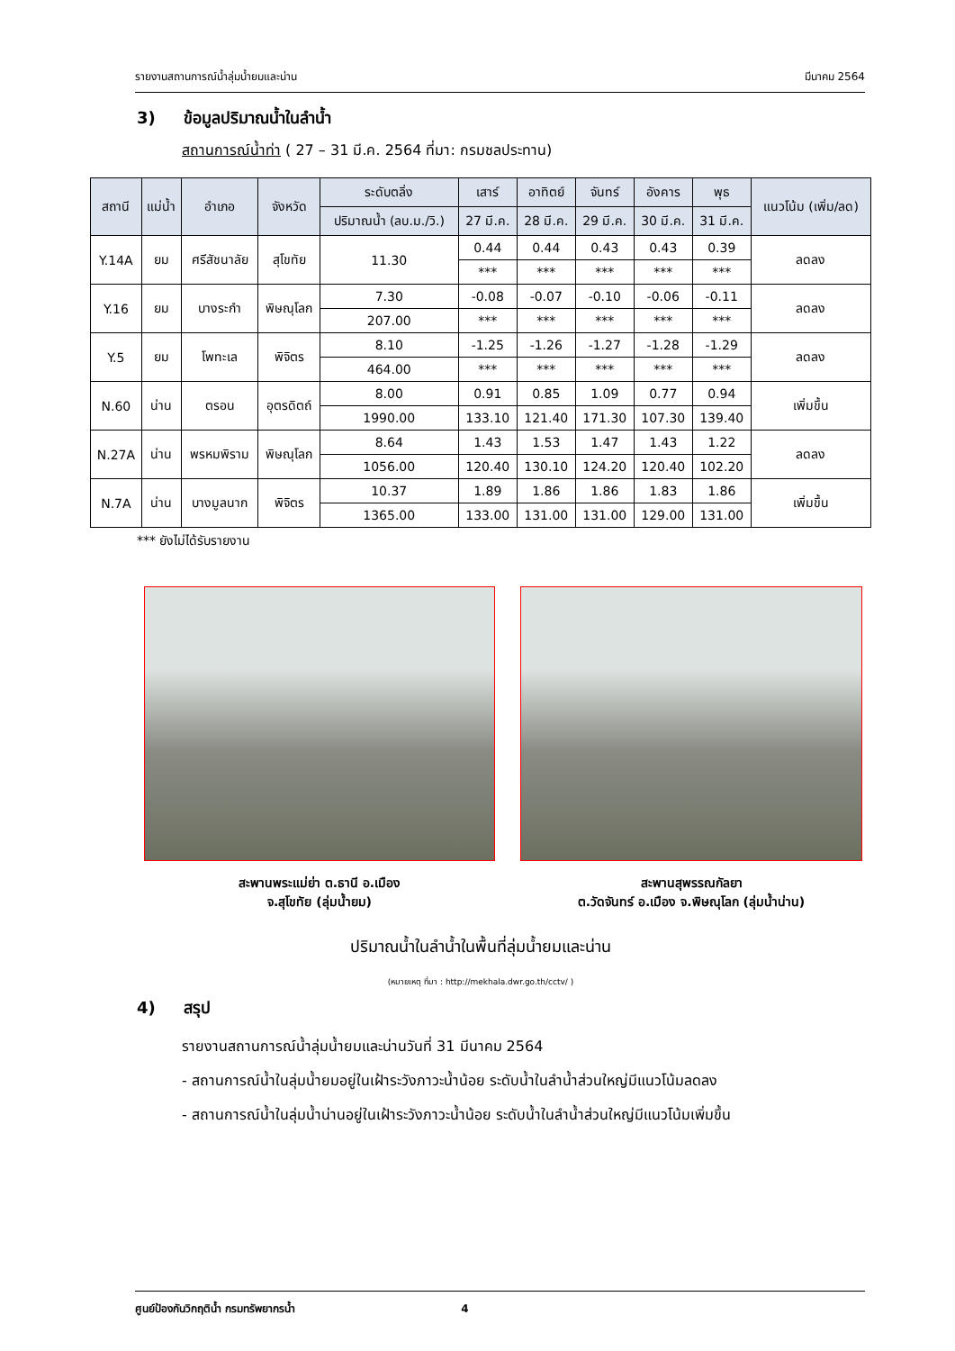รายงานสถานการณ์น้ำลุ่มน้ำยมและน่าน มีนาคม 2564
3) ข้อมูลปริมาณน้ำในลำน้ำ
สถานการณ์น้ำท่า ( 27 – 31 มี.ค. 2564 ที่มา: กรมชลประทาน)
| สถานี | แม่น้ำ | อำเภอ | จังหวัด | ระดับตลิ่ง | เสาร์ | อาทิตย์ | จันทร์ | อังคาร | พุธ | แนวโน้ม (เพิ่ม/ลด) |
| --- | --- | --- | --- | --- | --- | --- | --- | --- | --- | --- |
| | | | | ปริมาณน้ำ (ลบ.ม./วิ.) | 27 มี.ค. | 28 มี.ค. | 29 มี.ค. | 30 มี.ค. | 31 มี.ค. | |
| Y.14A | ยม | ศรีสัชนาลัย | สุโขทัย | 11.30 | 0.44 | 0.44 | 0.43 | 0.43 | 0.39 | ลดลง |
| | | | | | *** | *** | *** | *** | *** | |
| Y.16 | ยม | บางระกำ | พิษณุโลก | 7.30 | -0.08 | -0.07 | -0.10 | -0.06 | -0.11 | ลดลง |
| | | | | 207.00 | *** | *** | *** | *** | *** | |
| Y.5 | ยม | โพทะเล | พิจิตร | 8.10 | -1.25 | -1.26 | -1.27 | -1.28 | -1.29 | ลดลง |
| | | | | 464.00 | *** | *** | *** | *** | *** | |
| N.60 | น่าน | ตรอน | อุตรดิตถ์ | 8.00 | 0.91 | 0.85 | 1.09 | 0.77 | 0.94 | เพิ่มขึ้น |
| | | | | 1990.00 | 133.10 | 121.40 | 171.30 | 107.30 | 139.40 | |
| N.27A | น่าน | พรหมพิราม | พิษณุโลก | 8.64 | 1.43 | 1.53 | 1.47 | 1.43 | 1.22 | ลดลง |
| | | | | 1056.00 | 120.40 | 130.10 | 124.20 | 120.40 | 102.20 | |
| N.7A | น่าน | บางมูลนาก | พิจิตร | 10.37 | 1.89 | 1.86 | 1.86 | 1.83 | 1.86 | เพิ่มขึ้น |
| | | | | 1365.00 | 133.00 | 131.00 | 131.00 | 129.00 | 131.00 | |
*** ยังไม่ได้รับรายงาน
สะพานพระแม่ย่า ต.ธานี อ.เมือง
จ.สุโขทัย (ลุ่มน้ำยม)
สะพานสุพรรณกัลยา
ต.วัดจันทร์ อ.เมือง จ.พิษณุโลก (ลุ่มน้ำน่าน)
ปริมาณน้ำในลำน้ำในพื้นที่ลุ่มน้ำยมและน่าน
(หมายเหตุ ที่มา : http://mekhala.dwr.go.th/cctv/ )
4) สรุป
รายงานสถานการณ์น้ำลุ่มน้ำยมและน่านวันที่ 31 มีนาคม 2564
- สถานการณ์น้ำในลุ่มน้ำยมอยู่ในเฝ้าระวังภาวะน้ำน้อย ระดับน้ำในลำน้ำส่วนใหญ่มีแนวโน้มลดลง
- สถานการณ์น้ำในลุ่มน้ำน่านอยู่ในเฝ้าระวังภาวะน้ำน้อย ระดับน้ำในลำน้ำส่วนใหญ่มีแนวโน้มเพิ่มขึ้น
ศูนย์ป้องกันวิกฤติน้ำ กรมทรัพยากรน้ำ 4